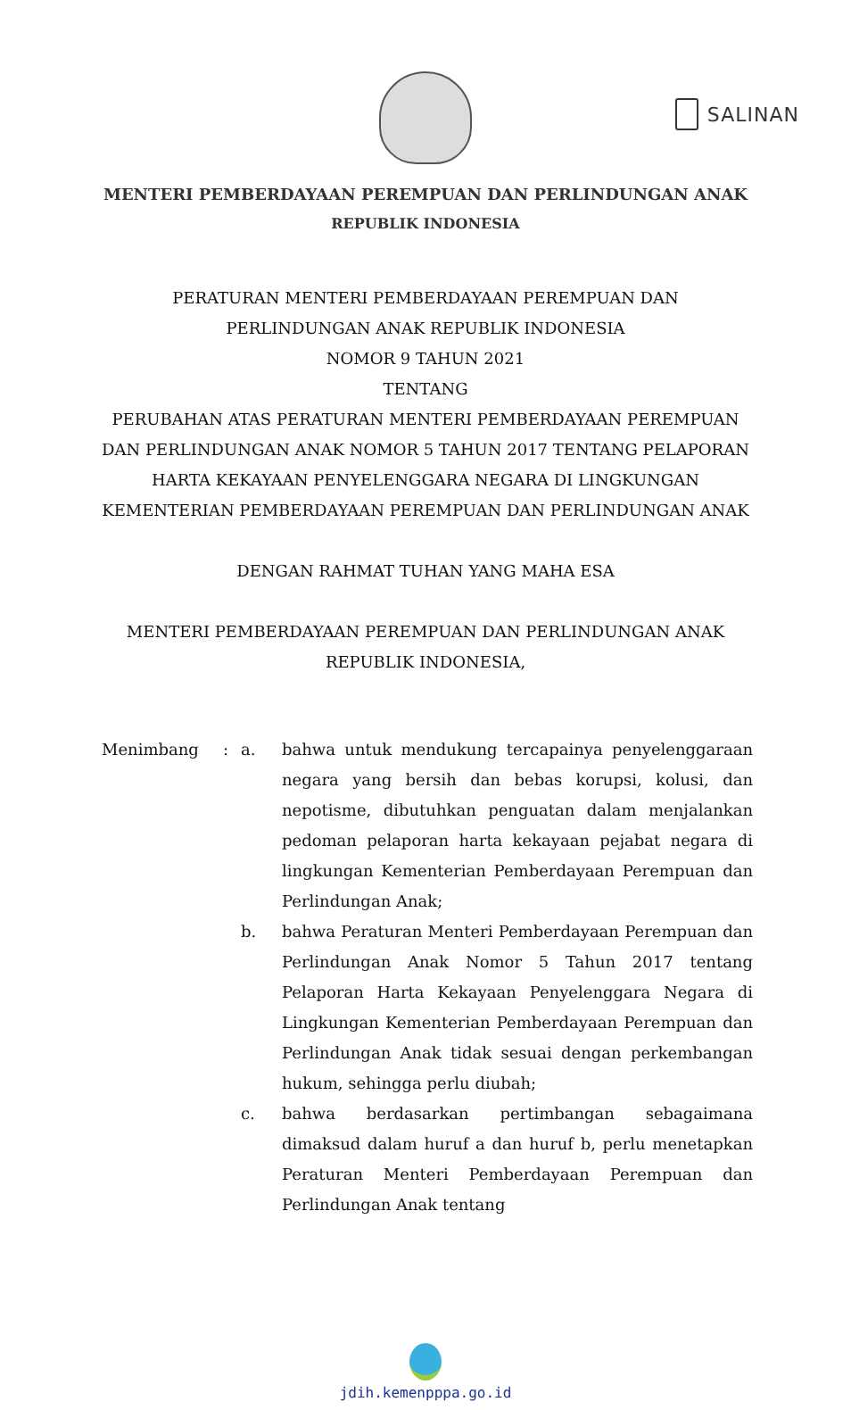SALINAN
MENTERI PEMBERDAYAAN PEREMPUAN DAN PERLINDUNGAN ANAK
REPUBLIK INDONESIA
PERATURAN MENTERI PEMBERDAYAAN PEREMPUAN DAN
PERLINDUNGAN ANAK REPUBLIK INDONESIA
NOMOR 9 TAHUN 2021
TENTANG
PERUBAHAN ATAS PERATURAN MENTERI PEMBERDAYAAN PEREMPUAN
DAN PERLINDUNGAN ANAK NOMOR 5 TAHUN 2017 TENTANG PELAPORAN
HARTA KEKAYAAN PENYELENGGARA NEGARA DI LINGKUNGAN
KEMENTERIAN PEMBERDAYAAN PEREMPUAN DAN PERLINDUNGAN ANAK
DENGAN RAHMAT TUHAN YANG MAHA ESA
MENTERI PEMBERDAYAAN PEREMPUAN DAN PERLINDUNGAN ANAK
REPUBLIK INDONESIA,
Menimbang : a. bahwa untuk mendukung tercapainya penyelenggaraan negara yang bersih dan bebas korupsi, kolusi, dan nepotisme, dibutuhkan penguatan dalam menjalankan pedoman pelaporan harta kekayaan pejabat negara di lingkungan Kementerian Pemberdayaan Perempuan dan Perlindungan Anak;
b. bahwa Peraturan Menteri Pemberdayaan Perempuan dan Perlindungan Anak Nomor 5 Tahun 2017 tentang Pelaporan Harta Kekayaan Penyelenggara Negara di Lingkungan Kementerian Pemberdayaan Perempuan dan Perlindungan Anak tidak sesuai dengan perkembangan hukum, sehingga perlu diubah;
c. bahwa berdasarkan pertimbangan sebagaimana dimaksud dalam huruf a dan huruf b, perlu menetapkan Peraturan Menteri Pemberdayaan Perempuan dan Perlindungan Anak tentang
jdih.kemenpppa.go.id